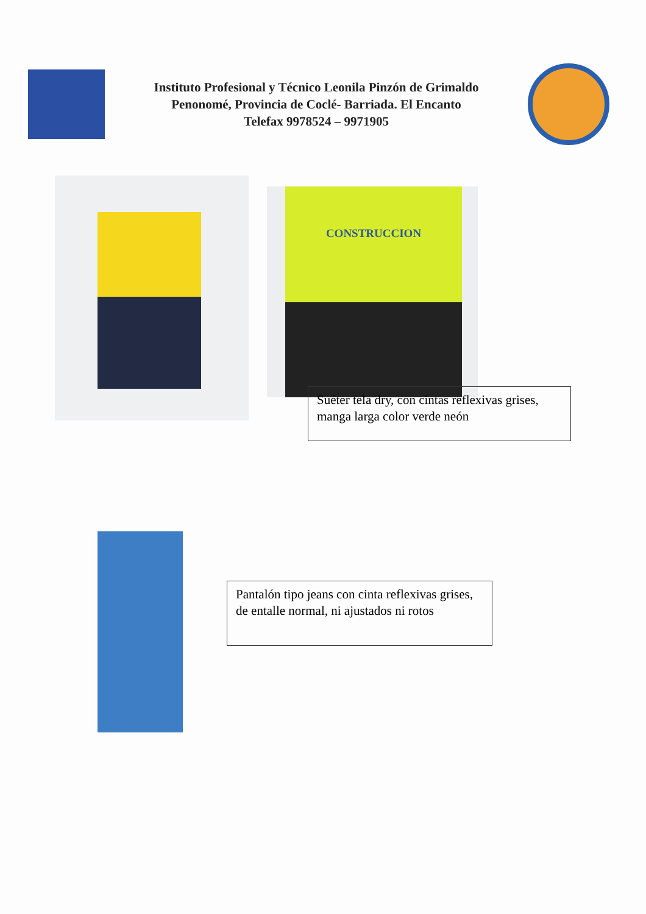Instituto Profesional y Técnico Leonila Pinzón de Grimaldo
Penonomé, Provincia de Coclé- Barriada. El Encanto
Telefax 9978524 – 9971905
CONSTRUCCION
Suéter tela dry, con cintas reflexivas grises, manga larga color verde neón
Pantalón tipo jeans con cinta reflexivas grises, de entalle normal, ni ajustados ni rotos